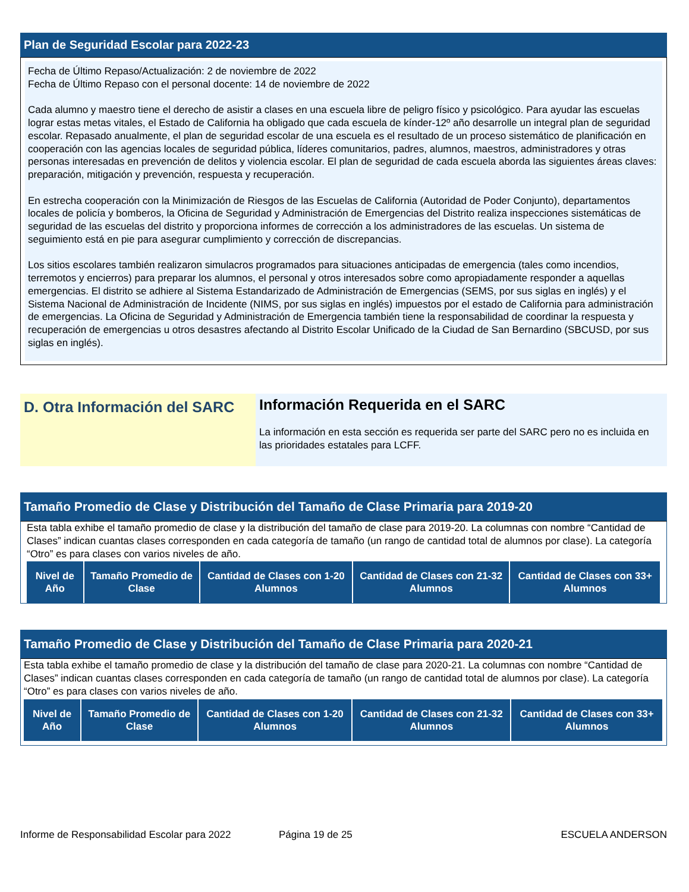Plan de Seguridad Escolar para 2022-23
Fecha de Último Repaso/Actualización: 2 de noviembre de 2022
Fecha de Último Repaso con el personal docente: 14 de noviembre de 2022
Cada alumno y maestro tiene el derecho de asistir a clases en una escuela libre de peligro físico y psicológico. Para ayudar las escuelas lograr estas metas vitales, el Estado de California ha obligado que cada escuela de kínder-12º año desarrolle un integral plan de seguridad escolar. Repasado anualmente, el plan de seguridad escolar de una escuela es el resultado de un proceso sistemático de planificación en cooperación con las agencias locales de seguridad pública, líderes comunitarios, padres, alumnos, maestros, administradores y otras personas interesadas en prevención de delitos y violencia escolar. El plan de seguridad de cada escuela aborda las siguientes áreas claves: preparación, mitigación y prevención, respuesta y recuperación.
En estrecha cooperación con la Minimización de Riesgos de las Escuelas de California (Autoridad de Poder Conjunto), departamentos locales de policía y bomberos, la Oficina de Seguridad y Administración de Emergencias del Distrito realiza inspecciones sistemáticas de seguridad de las escuelas del distrito y proporciona informes de corrección a los administradores de las escuelas. Un sistema de seguimiento está en pie para asegurar cumplimiento y corrección de discrepancias.
Los sitios escolares también realizaron simulacros programados para situaciones anticipadas de emergencia (tales como incendios, terremotos y encierros) para preparar los alumnos, el personal y otros interesados sobre como apropiadamente responder a aquellas emergencias. El distrito se adhiere al Sistema Estandarizado de Administración de Emergencias (SEMS, por sus siglas en inglés) y el Sistema Nacional de Administración de Incidente (NIMS, por sus siglas en inglés) impuestos por el estado de California para administración de emergencias. La Oficina de Seguridad y Administración de Emergencia también tiene la responsabilidad de coordinar la respuesta y recuperación de emergencias u otros desastres afectando al Distrito Escolar Unificado de la Ciudad de San Bernardino (SBCUSD, por sus siglas en inglés).
D. Otra Información del SARC
Información Requerida en el SARC
La información en esta sección es requerida ser parte del SARC pero no es incluida en las prioridades estatales para LCFF.
Tamaño Promedio de Clase y Distribución del Tamaño de Clase Primaria para 2019-20
Esta tabla exhibe el tamaño promedio de clase y la distribución del tamaño de clase para 2019-20. La columnas con nombre “Cantidad de Clases” indican cuantas clases corresponden en cada categoría de tamaño (un rango de cantidad total de alumnos por clase). La categoría “Otro” es para clases con varios niveles de año.
| Nivel de Año | Tamaño Promedio de Clase | Cantidad de Clases con 1-20 Alumnos | Cantidad de Clases con 21-32 Alumnos | Cantidad de Clases con 33+ Alumnos |
| --- | --- | --- | --- | --- |
Tamaño Promedio de Clase y Distribución del Tamaño de Clase Primaria para 2020-21
Esta tabla exhibe el tamaño promedio de clase y la distribución del tamaño de clase para 2020-21. La columnas con nombre “Cantidad de Clases” indican cuantas clases corresponden en cada categoría de tamaño (un rango de cantidad total de alumnos por clase). La categoría “Otro” es para clases con varios niveles de año.
| Nivel de Año | Tamaño Promedio de Clase | Cantidad de Clases con 1-20 Alumnos | Cantidad de Clases con 21-32 Alumnos | Cantidad de Clases con 33+ Alumnos |
| --- | --- | --- | --- | --- |
Informe de Responsabilidad Escolar para 2022 Página 19 de 25 ESCUELA ANDERSON